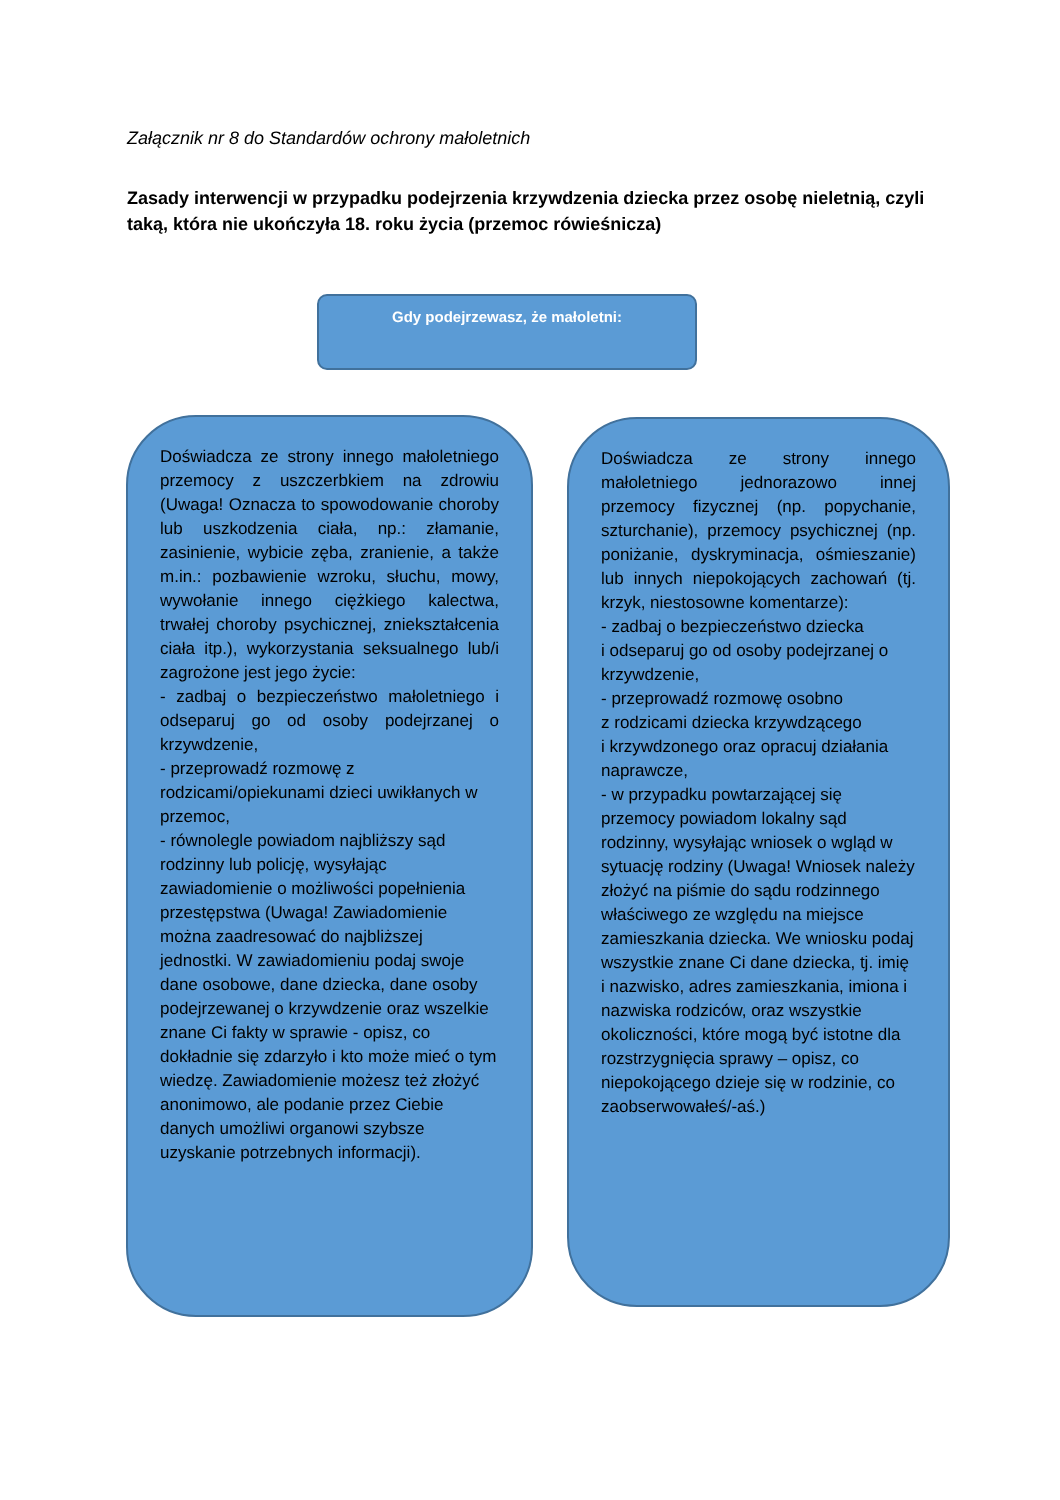Załącznik nr 8 do Standardów ochrony małoletnich
Zasady interwencji w przypadku podejrzenia krzywdzenia dziecka przez osobę nieletnią, czyli taką, która nie ukończyła 18. roku życia (przemoc rówieśnicza)
Gdy podejrzewasz, że małoletni:
Doświadcza ze strony innego małoletniego przemocy z uszczerbkiem na zdrowiu (Uwaga! Oznacza to spowodowanie choroby lub uszkodzenia ciała, np.: złamanie, zasinienie, wybicie zęba, zranienie, a także m.in.: pozbawienie wzroku, słuchu, mowy, wywołanie innego ciężkiego kalectwa, trwałej choroby psychicznej, zniekształcenia ciała itp.), wykorzystania seksualnego lub/i zagrożone jest jego życie:
- zadbaj o bezpieczeństwo małoletniego i odseparuj go od osoby podejrzanej o krzywdzenie,
- przeprowadź rozmowę z rodzicami/opiekunami dzieci uwikłanych w przemoc,
- równolegle powiadom najbliższy sąd rodzinny lub policję, wysyłając zawiadomienie o możliwości popełnienia przestępstwa (Uwaga! Zawiadomienie można zaadresować do najbliższej jednostki. W zawiadomieniu podaj swoje dane osobowe, dane dziecka, dane osoby podejrzewanej o krzywdzenie oraz wszelkie znane Ci fakty w sprawie - opisz, co dokładnie się zdarzyło i kto może mieć o tym wiedzę. Zawiadomienie możesz też złożyć anonimowo, ale podanie przez Ciebie danych umożliwi organowi szybsze uzyskanie potrzebnych informacji).
Doświadcza ze strony innego małoletniego jednorazowo innej przemocy fizycznej (np. popychanie, szturchanie), przemocy psychicznej (np. poniżanie, dyskryminacja, ośmieszanie) lub innych niepokojących zachowań (tj. krzyk, niestosowne komentarze):
- zadbaj o bezpieczeństwo dziecka
i odseparuj go od osoby podejrzanej o krzywdzenie,
- przeprowadź rozmowę osobno
z rodzicami dziecka krzywdzącego
i krzywdzonego oraz opracuj działania naprawcze,
- w przypadku powtarzającej się przemocy powiadom lokalny sąd rodzinny, wysyłając wniosek o wgląd w sytuację rodziny (Uwaga! Wniosek należy złożyć na piśmie do sądu rodzinnego właściwego ze względu na miejsce zamieszkania dziecka. We wniosku podaj wszystkie znane Ci dane dziecka, tj. imię
i nazwisko, adres zamieszkania, imiona i nazwiska rodziców, oraz wszystkie okoliczności, które mogą być istotne dla rozstrzygnięcia sprawy – opisz, co niepokojącego dzieje się w rodzinie, co zaobserwowałeś/-aś.)